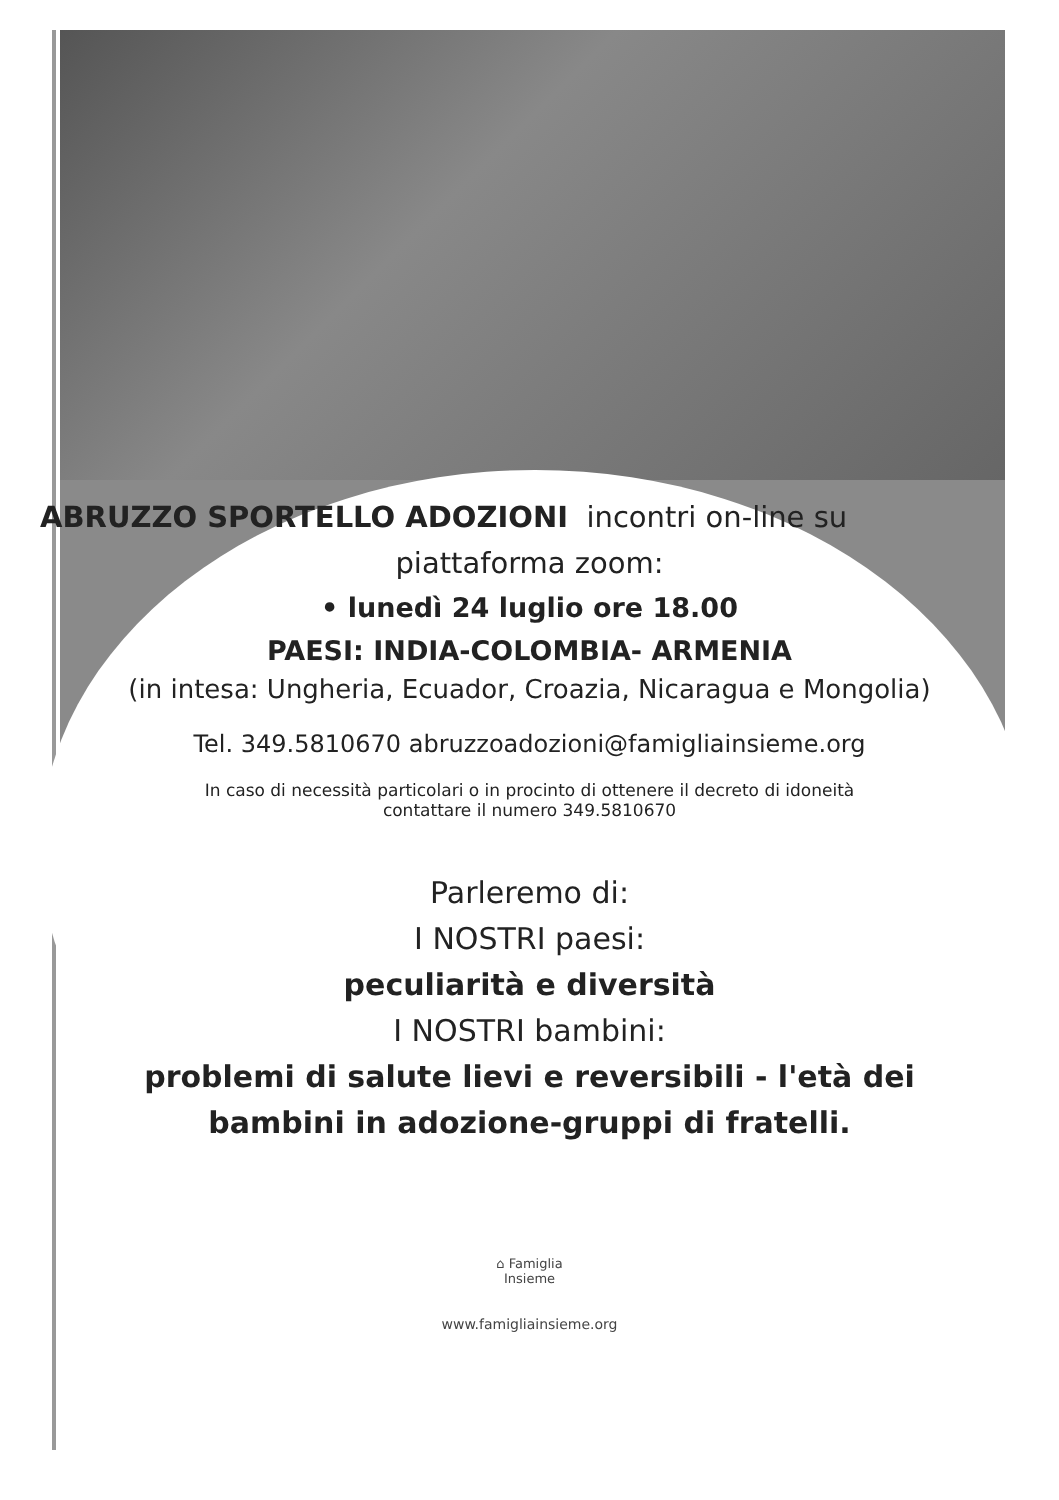ABRUZZO SPORTELLO ADOZIONI incontri on-line su
piattaforma zoom:
• lunedì 24 luglio ore 18.00
PAESI: INDIA-COLOMBIA- ARMENIA
(in intesa: Ungheria, Ecuador, Croazia, Nicaragua e Mongolia)
Tel. 349.5810670 abruzzoadozioni@famigliainsieme.org
In caso di necessità particolari o in procinto di ottenere il decreto di idoneità
contattare il numero 349.5810670
Parleremo di:
I NOSTRI paesi:
peculiarità e diversità
I NOSTRI bambini:
problemi di salute lievi e reversibili - l'età dei
bambini in adozione-gruppi di fratelli.
⌂ Famiglia
Insieme
www.famigliainsieme.org